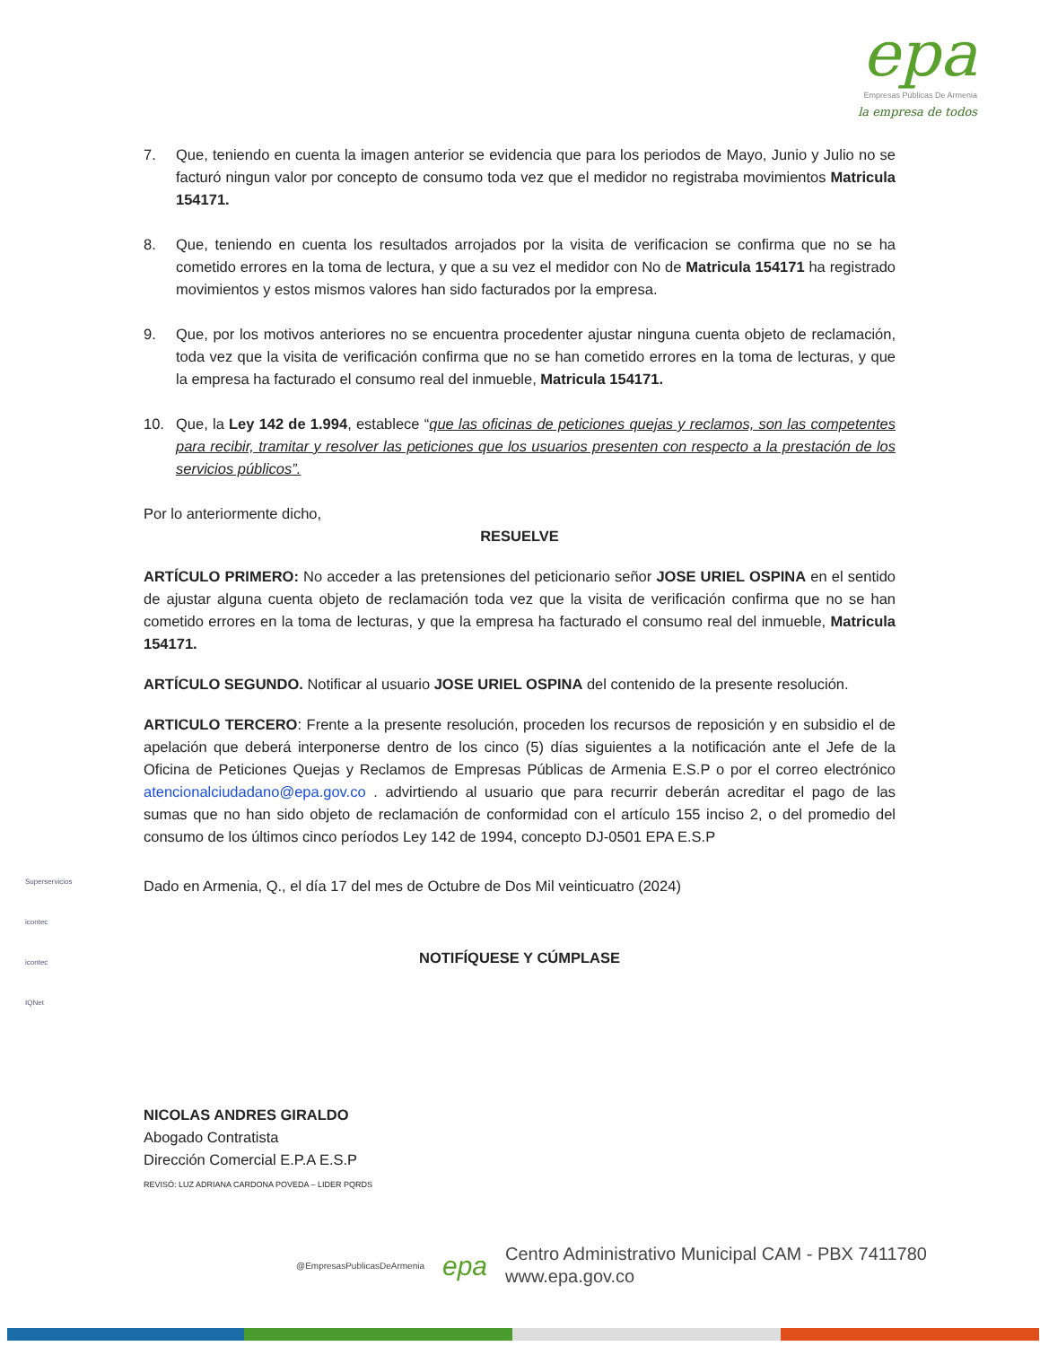epa
Empresas Públicas De Armenia
la empresa de todos
7. Que, teniendo en cuenta la imagen anterior se evidencia que para los periodos de Mayo, Junio y Julio no se facturó ningun valor por concepto de consumo toda vez que el medidor no registraba movimientos Matricula 154171.
8. Que, teniendo en cuenta los resultados arrojados por la visita de verificacion se confirma que no se ha cometido errores en la toma de lectura, y que a su vez el medidor con No de Matricula 154171 ha registrado movimientos y estos mismos valores han sido facturados por la empresa.
9. Que, por los motivos anteriores no se encuentra procedenter ajustar ninguna cuenta objeto de reclamación, toda vez que la visita de verificación confirma que no se han cometido errores en la toma de lecturas, y que la empresa ha facturado el consumo real del inmueble, Matricula 154171.
10. Que, la Ley 142 de 1.994, establece “que las oficinas de peticiones quejas y reclamos, son las competentes para recibir, tramitar y resolver las peticiones que los usuarios presenten con respecto a la prestación de los servicios públicos”.
Por lo anteriormente dicho,
RESUELVE
ARTÍCULO PRIMERO: No acceder a las pretensiones del peticionario señor JOSE URIEL OSPINA en el sentido de ajustar alguna cuenta objeto de reclamación toda vez que la visita de verificación confirma que no se han cometido errores en la toma de lecturas, y que la empresa ha facturado el consumo real del inmueble, Matricula 154171.
ARTÍCULO SEGUNDO. Notificar al usuario JOSE URIEL OSPINA del contenido de la presente resolución.
ARTICULO TERCERO: Frente a la presente resolución, proceden los recursos de reposición y en subsidio el de apelación que deberá interponerse dentro de los cinco (5) días siguientes a la notificación ante el Jefe de la Oficina de Peticiones Quejas y Reclamos de Empresas Públicas de Armenia E.S.P o por el correo electrónico atencionalciudadano@epa.gov.co . advirtiendo al usuario que para recurrir deberán acreditar el pago de las sumas que no han sido objeto de reclamación de conformidad con el artículo 155 inciso 2, o del promedio del consumo de los últimos cinco períodos Ley 142 de 1994, concepto DJ-0501 EPA E.S.P
Dado en Armenia, Q., el día 17 del mes de Octubre de Dos Mil veinticuatro (2024)
NOTIFÍQUESE Y CÚMPLASE
NICOLAS ANDRES GIRALDO
Abogado Contratista
Dirección Comercial E.P.A E.S.P
REVISÓ: LUZ ADRIANA CARDONA POVEDA – LIDER PQRDS
Superservicios
icontec
icontec
IQNet
@EmpresasPublicasDeArmenia epa Centro Administrativo Municipal CAM - PBX 7411780
www.epa.gov.co